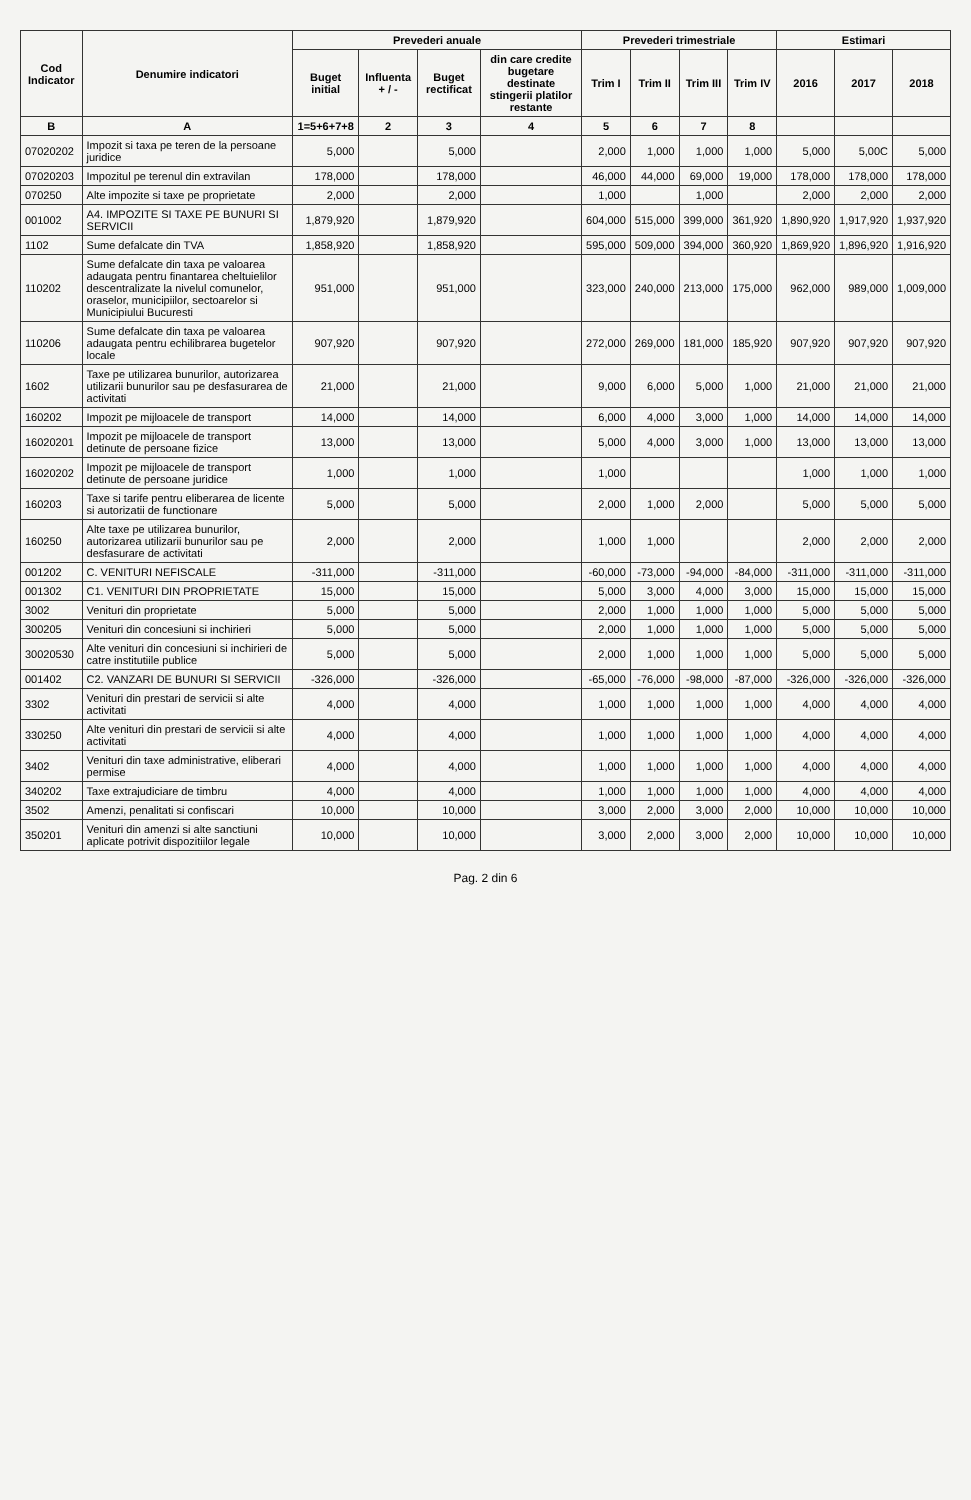| Cod Indicator | Denumire indicatori | Prevederi anuale | | | | Prevederi trimestriale | | | | Estimari | | |
| --- | --- | --- | --- | --- | --- | --- | --- | --- | --- | --- | --- | --- |
| | | Buget initial | Influenta + / - | Buget rectificat | din care credite bugetare destinate stingerii platilor restante | Trim I | Trim II | Trim III | Trim IV | 2016 | 2017 | 2018 |
| B | A | 1=5+6+7+8 | 2 | 3 | 4 | 5 | 6 | 7 | 8 | | | |
| 07020202 | Impozit si taxa pe teren de la persoane juridice | 5,000 | | 5,000 | | 2,000 | 1,000 | 1,000 | 1,000 | 5,000 | 5,00C | 5,000 |
| 07020203 | Impozitul pe terenul din extravilan | 178,000 | | 178,000 | | 46,000 | 44,000 | 69,000 | 19,000 | 178,000 | 178,000 | 178,000 |
| 070250 | Alte impozite si taxe pe proprietate | 2,000 | | 2,000 | | 1,000 | | 1,000 | | 2,000 | 2,000 | 2,000 |
| 001002 | A4. IMPOZITE SI TAXE PE BUNURI SI SERVICII | 1,879,920 | | 1,879,920 | | 604,000 | 515,000 | 399,000 | 361,920 | 1,890,920 | 1,917,920 | 1,937,920 |
| 1102 | Sume defalcate din TVA | 1,858,920 | | 1,858,920 | | 595,000 | 509,000 | 394,000 | 360,920 | 1,869,920 | 1,896,920 | 1,916,920 |
| 110202 | Sume defalcate din taxa pe valoarea adaugata pentru finantarea cheltuielilor descentralizate la nivelul comunelor, oraselor, municipiilor, sectoarelor si Municipiului Bucuresti | 951,000 | | 951,000 | | 323,000 | 240,000 | 213,000 | 175,000 | 962,000 | 989,000 | 1,009,000 |
| 110206 | Sume defalcate din taxa pe valoarea adaugata pentru echilibrarea bugetelor locale | 907,920 | | 907,920 | | 272,000 | 269,000 | 181,000 | 185,920 | 907,920 | 907,920 | 907,920 |
| 1602 | Taxe pe utilizarea bunurilor, autorizarea utilizarii bunurilor sau pe desfasurarea de activitati | 21,000 | | 21,000 | | 9,000 | 6,000 | 5,000 | 1,000 | 21,000 | 21,000 | 21,000 |
| 160202 | Impozit pe mijloacele de transport | 14,000 | | 14,000 | | 6,000 | 4,000 | 3,000 | 1,000 | 14,000 | 14,000 | 14,000 |
| 16020201 | Impozit pe mijloacele de transport detinute de persoane fizice | 13,000 | | 13,000 | | 5,000 | 4,000 | 3,000 | 1,000 | 13,000 | 13,000 | 13,000 |
| 16020202 | Impozit pe mijloacele de transport detinute de persoane juridice | 1,000 | | 1,000 | | 1,000 | | | | 1,000 | 1,000 | 1,000 |
| 160203 | Taxe si tarife pentru eliberarea de licente si autorizatii de functionare | 5,000 | | 5,000 | | 2,000 | 1,000 | 2,000 | | 5,000 | 5,000 | 5,000 |
| 160250 | Alte taxe pe utilizarea bunurilor, autorizarea utilizarii bunurilor sau pe desfasurare de activitati | 2,000 | | 2,000 | | 1,000 | 1,000 | | | 2,000 | 2,000 | 2,000 |
| 001202 | C. VENITURI NEFISCALE | -311,000 | | -311,000 | | -60,000 | -73,000 | -94,000 | -84,000 | -311,000 | -311,000 | -311,000 |
| 001302 | C1. VENITURI DIN PROPRIETATE | 15,000 | | 15,000 | | 5,000 | 3,000 | 4,000 | 3,000 | 15,000 | 15,000 | 15,000 |
| 3002 | Venituri din proprietate | 5,000 | | 5,000 | | 2,000 | 1,000 | 1,000 | 1,000 | 5,000 | 5,000 | 5,000 |
| 300205 | Venituri din concesiuni si inchirieri | 5,000 | | 5,000 | | 2,000 | 1,000 | 1,000 | 1,000 | 5,000 | 5,000 | 5,000 |
| 30020530 | Alte venituri din concesiuni si inchirieri de catre institutiile publice | 5,000 | | 5,000 | | 2,000 | 1,000 | 1,000 | 1,000 | 5,000 | 5,000 | 5,000 |
| 001402 | C2. VANZARI DE BUNURI SI SERVICII | -326,000 | | -326,000 | | -65,000 | -76,000 | -98,000 | -87,000 | -326,000 | -326,000 | -326,000 |
| 3302 | Venituri din prestari de servicii si alte activitati | 4,000 | | 4,000 | | 1,000 | 1,000 | 1,000 | 1,000 | 4,000 | 4,000 | 4,000 |
| 330250 | Alte venituri din prestari de servicii si alte activitati | 4,000 | | 4,000 | | 1,000 | 1,000 | 1,000 | 1,000 | 4,000 | 4,000 | 4,000 |
| 3402 | Venituri din taxe administrative, eliberari permise | 4,000 | | 4,000 | | 1,000 | 1,000 | 1,000 | 1,000 | 4,000 | 4,000 | 4,000 |
| 340202 | Taxe extrajudiciare de timbru | 4,000 | | 4,000 | | 1,000 | 1,000 | 1,000 | 1,000 | 4,000 | 4,000 | 4,000 |
| 3502 | Amenzi, penalitati si confiscari | 10,000 | | 10,000 | | 3,000 | 2,000 | 3,000 | 2,000 | 10,000 | 10,000 | 10,000 |
| 350201 | Venituri din amenzi si alte sanctiuni aplicate potrivit dispozitiilor legale | 10,000 | | 10,000 | | 3,000 | 2,000 | 3,000 | 2,000 | 10,000 | 10,000 | 10,000 |
Pag. 2 din 6